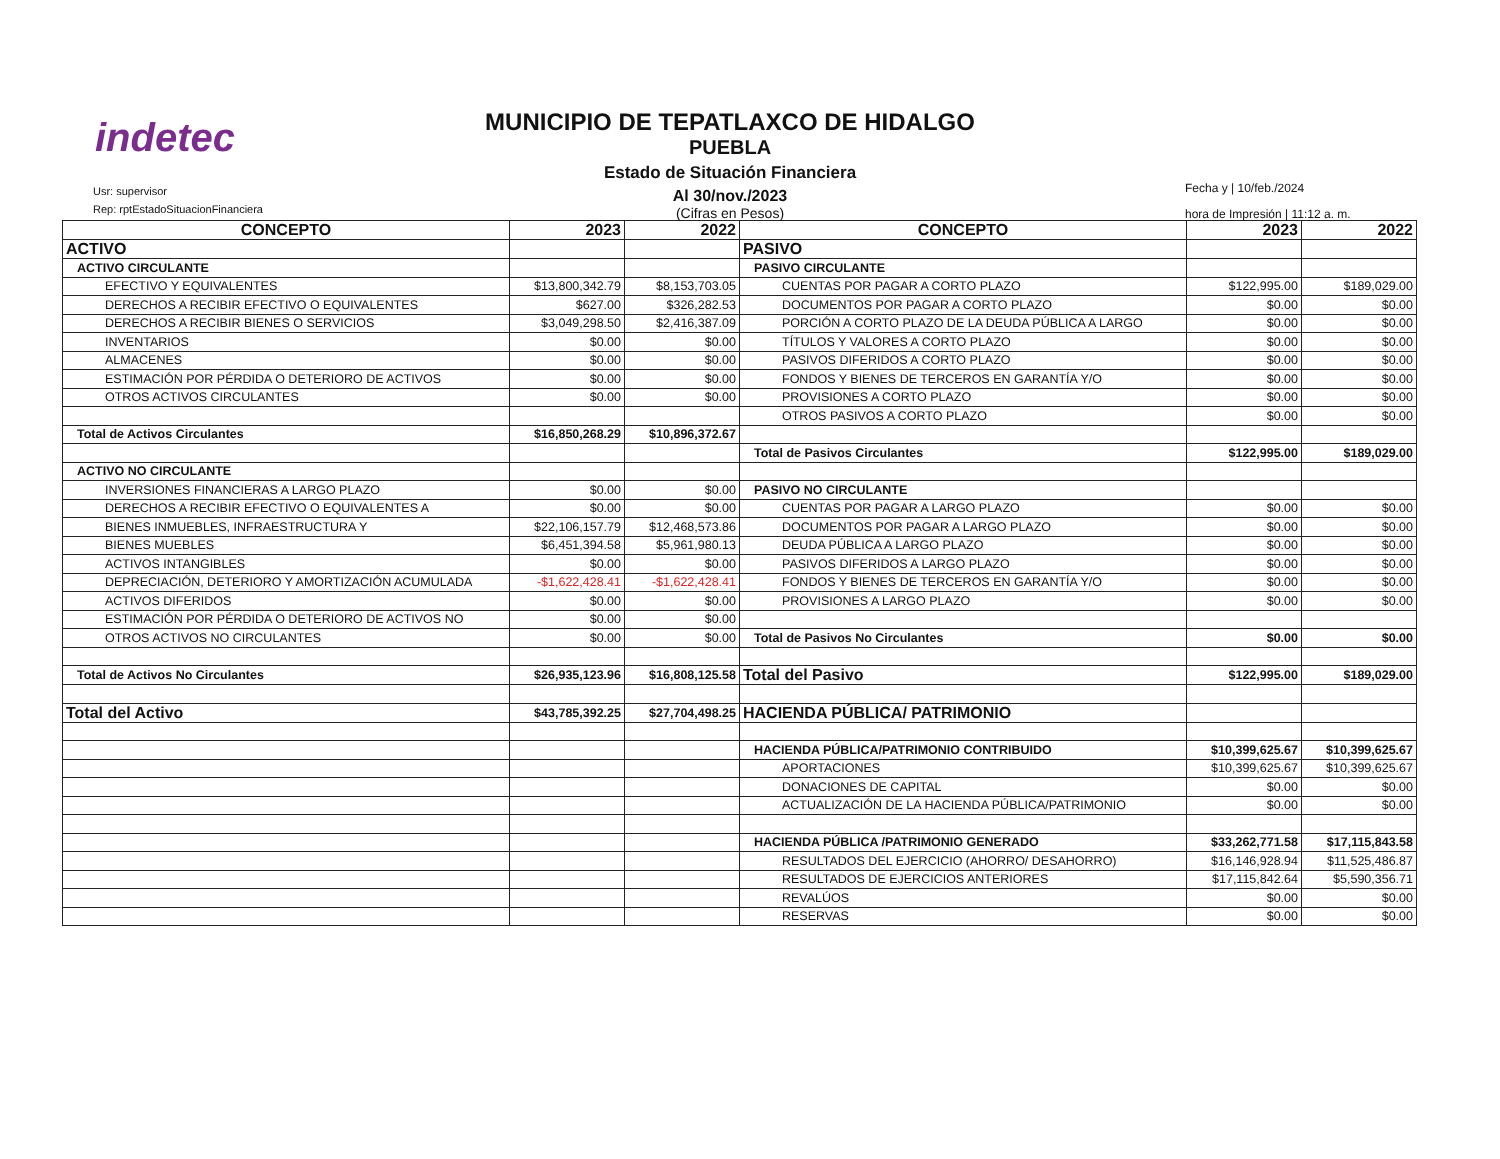indetec
Usr: supervisor
Rep: rptEstadoSituacionFinanciera
MUNICIPIO DE TEPATLAXCO DE HIDALGO
PUEBLA
Estado de Situación Financiera
Al 30/nov./2023
(Cifras en Pesos)
Fecha y | 10/feb./2024
hora de Impresión | 11:12 a. m.
| CONCEPTO | 2023 | 2022 | CONCEPTO | 2023 | 2022 |
| --- | --- | --- | --- | --- | --- |
| ACTIVO | | | PASIVO | | |
| ACTIVO CIRCULANTE | | | PASIVO CIRCULANTE | | |
| EFECTIVO Y EQUIVALENTES | $13,800,342.79 | $8,153,703.05 | CUENTAS POR PAGAR A CORTO PLAZO | $122,995.00 | $189,029.00 |
| DERECHOS A RECIBIR EFECTIVO O EQUIVALENTES | $627.00 | $326,282.53 | DOCUMENTOS POR PAGAR A CORTO PLAZO | $0.00 | $0.00 |
| DERECHOS A RECIBIR BIENES O SERVICIOS | $3,049,298.50 | $2,416,387.09 | PORCIÓN A CORTO PLAZO DE LA DEUDA PÚBLICA A LARGO | $0.00 | $0.00 |
| INVENTARIOS | $0.00 | $0.00 | TÍTULOS Y VALORES A CORTO PLAZO | $0.00 | $0.00 |
| ALMACENES | $0.00 | $0.00 | PASIVOS DIFERIDOS A CORTO PLAZO | $0.00 | $0.00 |
| ESTIMACIÓN POR PÉRDIDA O DETERIORO DE ACTIVOS | $0.00 | $0.00 | FONDOS Y BIENES DE TERCEROS EN GARANTÍA Y/O | $0.00 | $0.00 |
| OTROS ACTIVOS CIRCULANTES | $0.00 | $0.00 | PROVISIONES A CORTO PLAZO | $0.00 | $0.00 |
| | | | OTROS PASIVOS A CORTO PLAZO | $0.00 | $0.00 |
| Total de Activos Circulantes | $16,850,268.29 | $10,896,372.67 | | | |
| | | | Total de Pasivos Circulantes | $122,995.00 | $189,029.00 |
| ACTIVO NO CIRCULANTE | | | | | |
| INVERSIONES FINANCIERAS A LARGO PLAZO | $0.00 | $0.00 | PASIVO NO CIRCULANTE | | |
| DERECHOS A RECIBIR EFECTIVO O EQUIVALENTES A | $0.00 | $0.00 | CUENTAS POR PAGAR A LARGO PLAZO | $0.00 | $0.00 |
| BIENES INMUEBLES, INFRAESTRUCTURA Y | $22,106,157.79 | $12,468,573.86 | DOCUMENTOS POR PAGAR A LARGO PLAZO | $0.00 | $0.00 |
| BIENES MUEBLES | $6,451,394.58 | $5,961,980.13 | DEUDA PÚBLICA A LARGO PLAZO | $0.00 | $0.00 |
| ACTIVOS INTANGIBLES | $0.00 | $0.00 | PASIVOS DIFERIDOS A LARGO PLAZO | $0.00 | $0.00 |
| DEPRECIACIÓN, DETERIORO Y AMORTIZACIÓN ACUMULADA | -$1,622,428.41 | -$1,622,428.41 | FONDOS Y BIENES DE TERCEROS EN GARANTÍA Y/O | $0.00 | $0.00 |
| ACTIVOS DIFERIDOS | $0.00 | $0.00 | PROVISIONES A LARGO PLAZO | $0.00 | $0.00 |
| ESTIMACIÓN POR PÉRDIDA O DETERIORO DE ACTIVOS NO | $0.00 | $0.00 | | | |
| OTROS ACTIVOS NO CIRCULANTES | $0.00 | $0.00 | Total de Pasivos No Circulantes | $0.00 | $0.00 |
| Total de Activos No Circulantes | $26,935,123.96 | $16,808,125.58 | Total del Pasivo | $122,995.00 | $189,029.00 |
| Total del Activo | $43,785,392.25 | $27,704,498.25 | HACIENDA PÚBLICA/ PATRIMONIO | | |
| | | | HACIENDA PÚBLICA/PATRIMONIO CONTRIBUIDO | $10,399,625.67 | $10,399,625.67 |
| | | | APORTACIONES | $10,399,625.67 | $10,399,625.67 |
| | | | DONACIONES DE CAPITAL | $0.00 | $0.00 |
| | | | ACTUALIZACIÓN DE LA HACIENDA PÚBLICA/PATRIMONIO | $0.00 | $0.00 |
| | | | HACIENDA PÚBLICA /PATRIMONIO GENERADO | $33,262,771.58 | $17,115,843.58 |
| | | | RESULTADOS DEL EJERCICIO (AHORRO/ DESAHORRO) | $16,146,928.94 | $11,525,486.87 |
| | | | RESULTADOS DE EJERCICIOS ANTERIORES | $17,115,842.64 | $5,590,356.71 |
| | | | REVALÚOS | $0.00 | $0.00 |
| | | | RESERVAS | $0.00 | $0.00 |